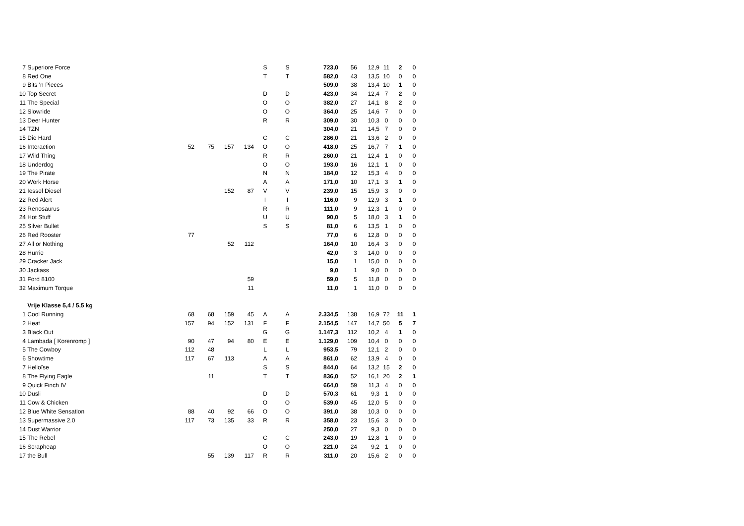| 7 | Superiore Force | | | | | S | S | 723,0 | 56 | 12,9 | 11 | 2 | 0 |
| 8 | Red One | | | | | T | T | 582,0 | 43 | 13,5 | 10 | 0 | 0 |
| 9 | Bits 'n Pieces | | | | | | | 509,0 | 38 | 13,4 | 10 | 1 | 0 |
| 10 | Top Secret | | | | | D | D | 423,0 | 34 | 12,4 | 7 | 2 | 0 |
| 11 | The Special | | | | | O | O | 382,0 | 27 | 14,1 | 8 | 2 | 0 |
| 12 | Slowride | | | | | O | O | 364,0 | 25 | 14,6 | 7 | 0 | 0 |
| 13 | Deer Hunter | | | | | R | R | 309,0 | 30 | 10,3 | 0 | 0 | 0 |
| 14 | TZN | | | | | | | 304,0 | 21 | 14,5 | 7 | 0 | 0 |
| 15 | Die Hard | | | | | C | C | 286,0 | 21 | 13,6 | 2 | 0 | 0 |
| 16 | Interaction | 52 | 75 | 157 | 134 | O | O | 418,0 | 25 | 16,7 | 7 | 1 | 0 |
| 17 | Wild Thing | | | | | R | R | 260,0 | 21 | 12,4 | 1 | 0 | 0 |
| 18 | Underdog | | | | | O | O | 193,0 | 16 | 12,1 | 1 | 0 | 0 |
| 19 | The Pirate | | | | | N | N | 184,0 | 12 | 15,3 | 4 | 0 | 0 |
| 20 | Work Horse | | | | | A | A | 171,0 | 10 | 17,1 | 3 | 1 | 0 |
| 21 | Iessel Diesel | | | 152 | 87 | V | V | 239,0 | 15 | 15,9 | 3 | 0 | 0 |
| 22 | Red Alert | | | | | I | I | 116,0 | 9 | 12,9 | 3 | 1 | 0 |
| 23 | Renosaurus | | | | | R | R | 111,0 | 9 | 12,3 | 1 | 0 | 0 |
| 24 | Hot Stuff | | | | | U | U | 90,0 | 5 | 18,0 | 3 | 1 | 0 |
| 25 | Silver Bullet | | | | | S | S | 81,0 | 6 | 13,5 | 1 | 0 | 0 |
| 26 | Red Rooster | 77 | | | | | | 77,0 | 6 | 12,8 | 0 | 0 | 0 |
| 27 | All or Nothing | | | 52 | 112 | | | 164,0 | 10 | 16,4 | 3 | 0 | 0 |
| 28 | Hurrie | | | | | | | 42,0 | 3 | 14,0 | 0 | 0 | 0 |
| 29 | Cracker Jack | | | | | | | 15,0 | 1 | 15,0 | 0 | 0 | 0 |
| 30 | Jackass | | | | | | | 9,0 | 1 | 9,0 | 0 | 0 | 0 |
| 31 | Ford 8100 | | | | 59 | | | 59,0 | 5 | 11,8 | 0 | 0 | 0 |
| 32 | Maximum Torque | | | | 11 | | | 11,0 | 1 | 11,0 | 0 | 0 | 0 |
| | Vrije Klasse 5,4 / 5,5 kg | | | | | | | | | | | | |
| 1 | Cool Running | 68 | 68 | 159 | 45 | A | A | 2.334,5 | 138 | 16,9 | 72 | 11 | 1 |
| 2 | Heat | 157 | 94 | 152 | 131 | F | F | 2.154,5 | 147 | 14,7 | 50 | 5 | 7 |
| 3 | Black Out | | | | | G | G | 1.147,3 | 112 | 10,2 | 4 | 1 | 0 |
| 4 | Lambada [ Korenromp ] | 90 | 47 | 94 | 80 | E | E | 1.129,0 | 109 | 10,4 | 0 | 0 | 0 |
| 5 | The Cowboy | 112 | 48 | | | L | L | 953,5 | 79 | 12,1 | 2 | 0 | 0 |
| 6 | Showtime | 117 | 67 | 113 | | A | A | 861,0 | 62 | 13,9 | 4 | 0 | 0 |
| 7 | Helloïse | | | | | S | S | 844,0 | 64 | 13,2 | 15 | 2 | 0 |
| 8 | The Flying Eagle | | 11 | | | T | T | 836,0 | 52 | 16,1 | 20 | 2 | 1 |
| 9 | Quick Finch IV | | | | | | | 664,0 | 59 | 11,3 | 4 | 0 | 0 |
| 10 | Dusli | | | | | D | D | 570,3 | 61 | 9,3 | 1 | 0 | 0 |
| 11 | Cow & Chicken | | | | | O | O | 539,0 | 45 | 12,0 | 5 | 0 | 0 |
| 12 | Blue White Sensation | 88 | 40 | 92 | 66 | O | O | 391,0 | 38 | 10,3 | 0 | 0 | 0 |
| 13 | Supermassive 2.0 | 117 | 73 | 135 | 33 | R | R | 358,0 | 23 | 15,6 | 3 | 0 | 0 |
| 14 | Dust Warrior | | | | | | | 250,0 | 27 | 9,3 | 0 | 0 | 0 |
| 15 | The Rebel | | | | | C | C | 243,0 | 19 | 12,8 | 1 | 0 | 0 |
| 16 | Scrapheap | | | | | O | O | 221,0 | 24 | 9,2 | 1 | 0 | 0 |
| 17 | the Bull | | 55 | 139 | 117 | R | R | 311,0 | 20 | 15,6 | 2 | 0 | 0 |